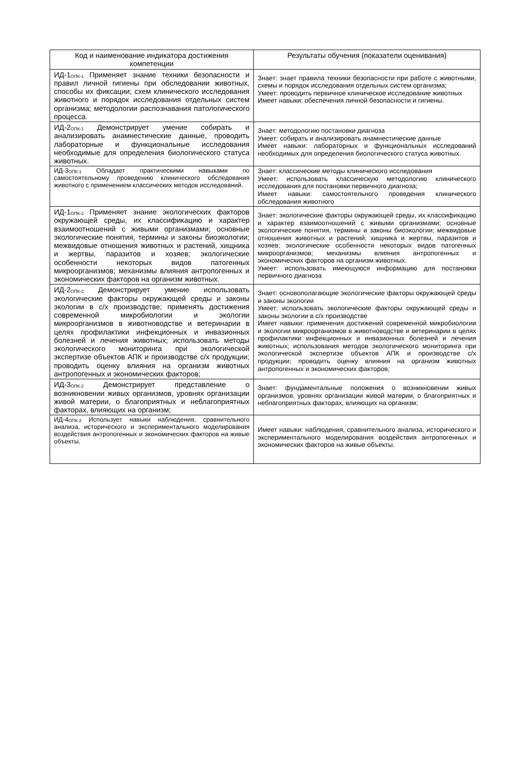| Код и наименование индикатора достижения компетенции | Результаты обучения (показатели оценивания) |
| --- | --- |
| ИД-1<sub>ОПК-1</sub> Применяет знание техники безопасности и правил личной гигиены при обследовании животных, способы их фиксации; схем клинического исследования животного и порядок исследования отдельных систем организма; методологии распознавания патологического процесса. | Знает: знает правила техники безопасности при работе с животными, схемы и порядок исследования отдельных систем организма; Умеет: проводить первичное клиническое исследование животных Имеет навыки: обеспечения личной безопасности и гигиены. |
| ИД-2<sub>ОПК-1</sub> Демонстрирует умение собирать и анализировать анамнестические данные, проводить лабораторные и функциональные исследования необходимые для определения биологического статуса животных. | Знает: методологию постановки диагноза Умеет: собирать и анализировать анамнестические данные Имеет навыки: лабораторных и функциональных исследований необходимых для определения биологического статуса животных. |
| ИД-3<sub>ОПК-1</sub> Обладает практическими навыками по самостоятельному проведению клинического обследования животного с применением классических методов исследований. | Знает: классические методы клинического исследования Умеет: использовать классическую методологию клинического исследования для постановки первичного диагноза; Имеет навыки: самостоятельного проведения клинического обследования животного |
| ИД-1<sub>ОПК-2</sub> Применяет знание экологических факторов окружающей среды, их классификацию и характер взаимоотношений с живыми организмами; основные экологические понятия, термины и законы биоэкологии; межвидовые отношения животных и растений, хищника и жертвы, паразитов и хозяев; экологические особенности некоторых видов патогенных микроорганизмов; механизмы влияния антропогенных и экономических факторов на организм животных. | Знает: экологические факторы окружающей среды, их классификацию и характер взаимоотношений с живыми организмами; основные экологические понятия, термины и законы биоэкологии; межвидовые отношения животных и растений, хищника и жертвы, паразитов и хозяев; экологические особенности некоторых видов патогенных микроорганизмов; механизмы влияния антропогенных и экономических факторов на организм животных. Умеет: использовать имеющуюся информацию для постановки первичного диагноза |
| ИД-2<sub>ОПК-2</sub> Демонстрирует умение использовать экологические факторы окружающей среды и законы экологии в с/х производстве; применять достижения современной микробиологии и экологии микроорганизмов в животноводстве и ветеринарии в целях профилактики инфекционных и инвазионных болезней и лечения животных; использовать методы экологического мониторинга при экологической экспертизе объектов АПК и производстве с/х продукции; проводить оценку влияния на организм животных антропогенных и экономических факторов; | Знает: основополагающие экологические факторы окружающей среды и законы экологии Умеет: использовать экологические факторы окружающей среды и законы экологии в с/х производстве Имеет навыки: применения достижений современной микробиологии и экологии микроорганизмов в животноводстве и ветеринарии в целях профилактики инфекционных и инвазионных болезней и лечения животных; использования методов экологического мониторинга при экологической экспертизе объектов АПК и производстве с/х продукции; проводить оценку влияния на организм животных антропогенных и экономических факторов; |
| ИД-3<sub>ОПК-2</sub> Демонстрирует представление о возникновении живых организмов, уровнях организации живой материи, о благоприятных и неблагоприятных факторах, влияющих на организм; | Знает: фундаментальные положения о возникновении живых организмов, уровнях организации живой материи, о благоприятных и неблагоприятных факторах, влияющих на организм; |
| ИД-4<sub>ОПК-2</sub> Использует навыки наблюдения, сравнительного анализа, исторического и экспериментального моделирования воздействия антропогенных и экономических факторов на живые объекты. | Имеет навыки: наблюдения, сравнительного анализа, исторического и экспериментального моделирования воздействия антропогенных и экономических факторов на живые объекты. |